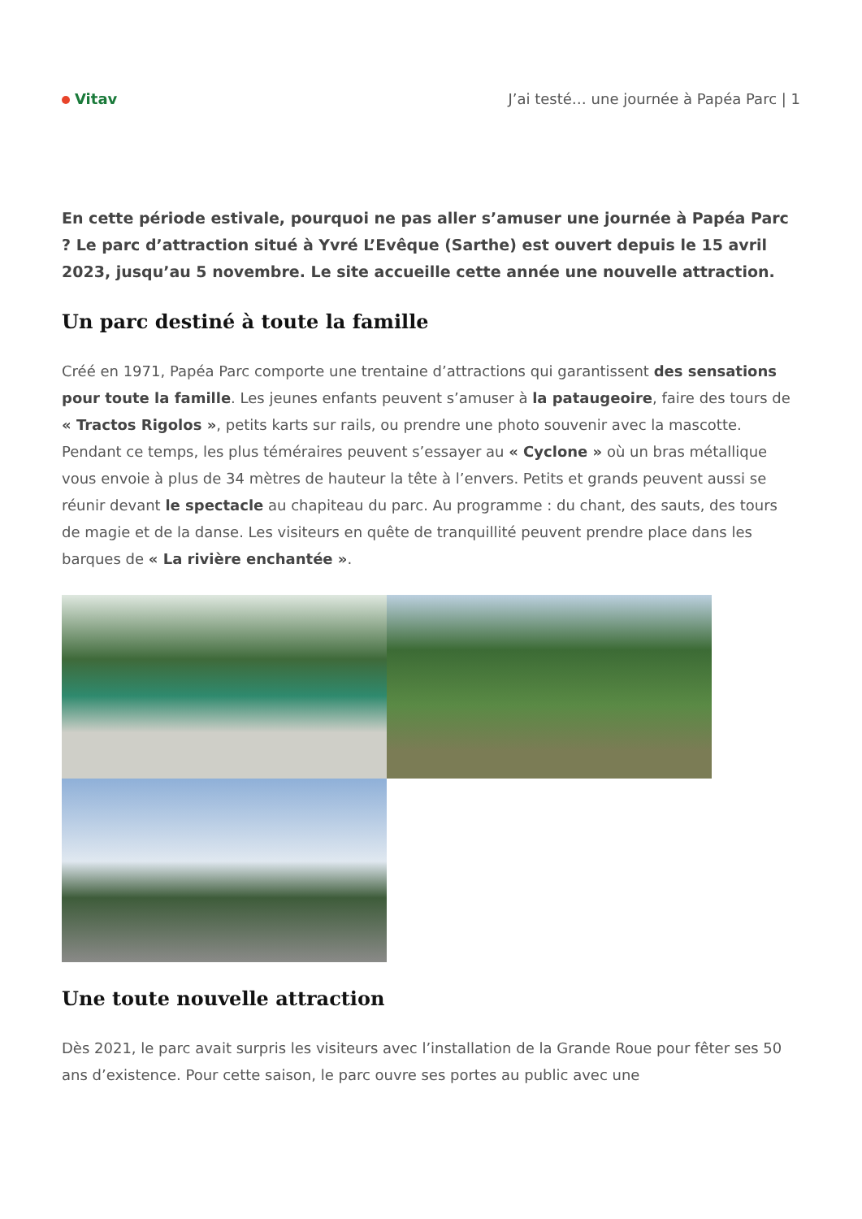Vitav
J’ai testé… une journée à Papéa Parc | 1
En cette période estivale, pourquoi ne pas aller s’amuser une journée à Papéa Parc ? Le parc d’attraction situé à Yvré L’Evêque (Sarthe) est ouvert depuis le 15 avril 2023, jusqu’au 5 novembre. Le site accueille cette année une nouvelle attraction.
Un parc destiné à toute la famille
Créé en 1971, Papéa Parc comporte une trentaine d’attractions qui garantissent des sensations pour toute la famille. Les jeunes enfants peuvent s’amuser à la pataugeoire, faire des tours de « Tractos Rigolos », petits karts sur rails, ou prendre une photo souvenir avec la mascotte. Pendant ce temps, les plus téméraires peuvent s’essayer au « Cyclone » où un bras métallique vous envoie à plus de 34 mètres de hauteur la tête à l’envers. Petits et grands peuvent aussi se réunir devant le spectacle au chapiteau du parc. Au programme : du chant, des sauts, des tours de magie et de la danse. Les visiteurs en quête de tranquillité peuvent prendre place dans les barques de « La rivière enchantée ».
Une toute nouvelle attraction
Dès 2021, le parc avait surpris les visiteurs avec l’installation de la Grande Roue pour fêter ses 50 ans d’existence. Pour cette saison, le parc ouvre ses portes au public avec une